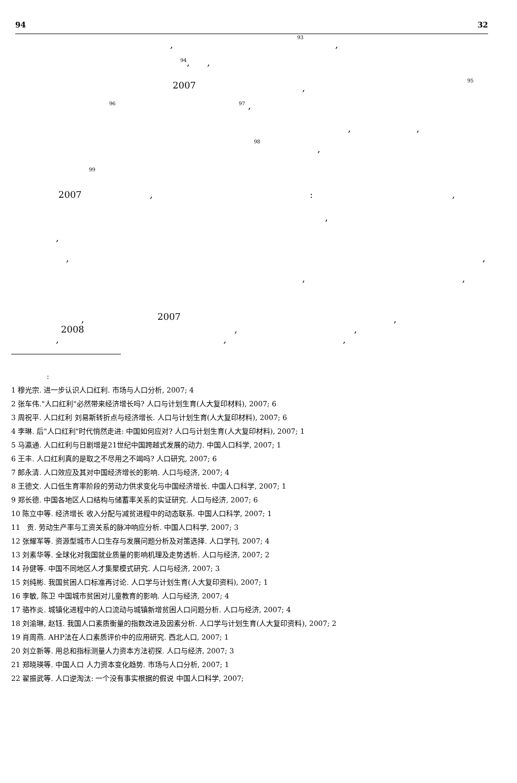94 32
, <sup>93</sup> ,
<sup>94</sup>, ,
2007 , <sup>95</sup>
<sup>96</sup> <sup>97</sup> ,
, ,
<sup>98</sup> ,
<sup>99</sup>
2007 , : ,
,
,
, ,
, ,
, 2007 ,
, , ,
2008 ,,
:
1 穆光宗. 进一步认识人口红利. 市场与人口分析, 2007; 4
2 张车伟."人口红利"必然带来经济增长吗? 人口与计划生育(人大复印材料), 2007; 6
3 周祝平. 人口红利 刘易斯转折点与经济增长. 人口与计划生育(人大复印材料), 2007; 6
4 李琳. 后"人口红利"时代悄然走进: 中国如何应对? 人口与计划生育(人大复印材料), 2007; 1
5 马瀛通. 人口红利与日剧增是21世纪中国跨越式发展的动力. 中国人口科学, 2007; 1
6 王丰. 人口红利真的是取之不尽用之不竭吗? 人口研究, 2007; 6
7 郎永清. 人口效应及其对中国经济增长的影响. 人口与经济, 2007; 4
8 王德文. 人口低生育率阶段的劳动力供求变化与中国经济增长. 中国人口科学, 2007; 1
9 郑长德. 中国各地区人口结构与储蓄率关系的实证研究. 人口与经济, 2007; 6
10 陈立中等. 经济增长 收入分配与减贫进程中的动态联系. 中国人口科学, 2007; 1
11 贡. 劳动生产率与工资关系的脉冲响应分析. 中国人口科学, 2007; 3
12 张耀军等. 资源型城市人口生存与发展问题分析及对策选择. 人口学刊, 2007; 4
13 刘素华等. 全球化对我国就业质量的影响机理及走势透析. 人口与经济, 2007; 2
14 孙健等. 中国不同地区人才集聚模式研究. 人口与经济, 2007; 3
15 刘纯彬. 我国贫困人口标准再讨论. 人口学与计划生育(人大复印资料), 2007; 1
16 李敏, 陈卫 中国城市贫困对儿童教育的影响. 人口与经济, 2007; 4
17 骆祚炎. 城镇化进程中的人口流动与城镇新增贫困人口问题分析. 人口与经济, 2007; 4
18 刘渝琳, 赵钰. 我国人口素质衡量的指数改进及因素分析. 人口学与计划生育(人大复印资料), 2007; 2
19 肖周燕. AHP法在人口素质评价中的应用研究. 西北人口, 2007; 1
20 刘立新等. 用总和指标测量人力资本方法初探. 人口与经济, 2007; 3
21 郑晓瑛等. 中国人口 人力资本变化趋势. 市场与人口分析, 2007; 1
22 翟振武等. 人口逆淘汰: 一个没有事实根据的假说 中国人口科学, 2007;